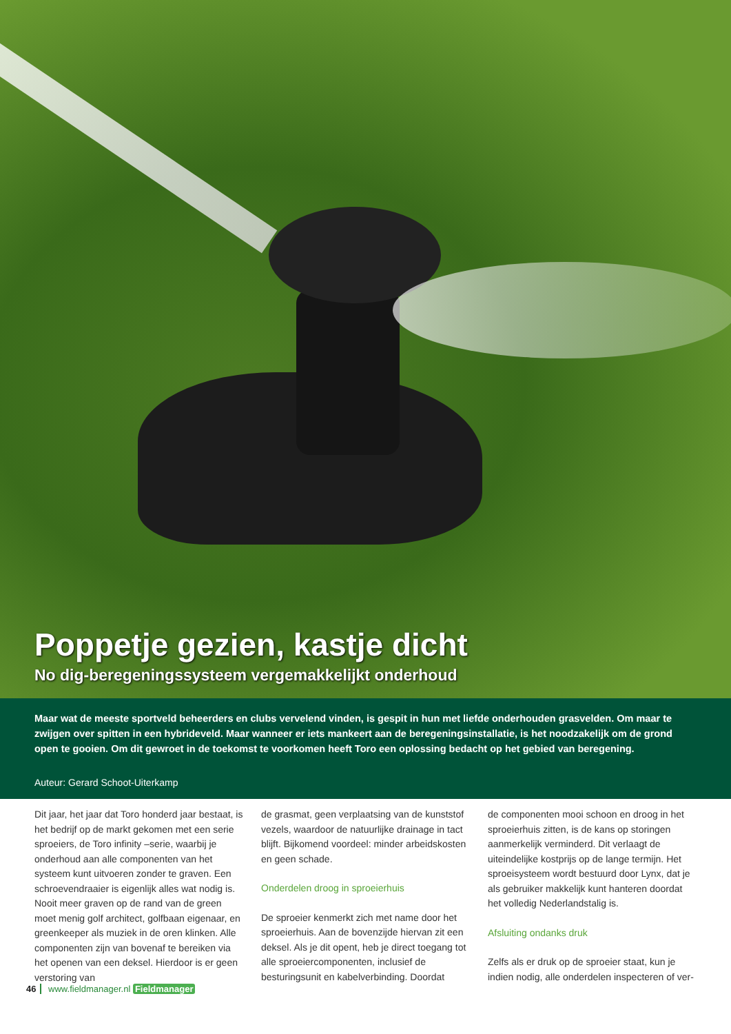Poppetje gezien, kastje dicht
No dig-beregeningssysteem vergemakkelijkt onderhoud
Maar wat de meeste sportveld beheerders en clubs vervelend vinden, is gespit in hun met liefde onderhouden grasvelden. Om maar te zwijgen over spitten in een hybrideveld. Maar wanneer er iets mankeert aan de beregeningsinstallatie, is het noodzakelijk om de grond open te gooien. Om dit gewroet in de toekomst te voorkomen heeft Toro een oplossing bedacht op het gebied van beregening.
Auteur: Gerard Schoot-Uiterkamp
Dit jaar, het jaar dat Toro honderd jaar bestaat, is het bedrijf op de markt gekomen met een serie sproeiers, de Toro infinity –serie, waarbij je onderhoud aan alle componenten van het systeem kunt uitvoeren zonder te graven. Een schroevendraaier is eigenlijk alles wat nodig is. Nooit meer graven op de rand van de green moet menig golf architect, golfbaan eigenaar, en greenkeeper als muziek in de oren klinken. Alle componenten zijn van bovenaf te bereiken via het openen van een deksel. Hierdoor is er geen verstoring van
de grasmat, geen verplaatsing van de kunststof vezels, waardoor de natuurlijke drainage in tact blijft. Bijkomend voordeel: minder arbeidskosten en geen schade.
Onderdelen droog in sproeierhuis
De sproeier kenmerkt zich met name door het sproeierhuis. Aan de bovenzijde hiervan zit een deksel. Als je dit opent, heb je direct toegang tot alle sproeiercomponenten, inclusief de besturingsunit en kabelverbinding. Doordat
de componenten mooi schoon en droog in het sproeierhuis zitten, is de kans op storingen aanmerkelijk verminderd. Dit verlaagt de uiteindelijke kostprijs op de lange termijn. Het sproeisysteem wordt bestuurd door Lynx, dat je als gebruiker makkelijk kunt hanteren doordat het volledig Nederlandstalig is.
Afsluiting ondanks druk
Zelfs als er druk op de sproeier staat, kun je indien nodig, alle onderdelen inspecteren of ver-
46 www.fieldmanager.nl Fieldmanager